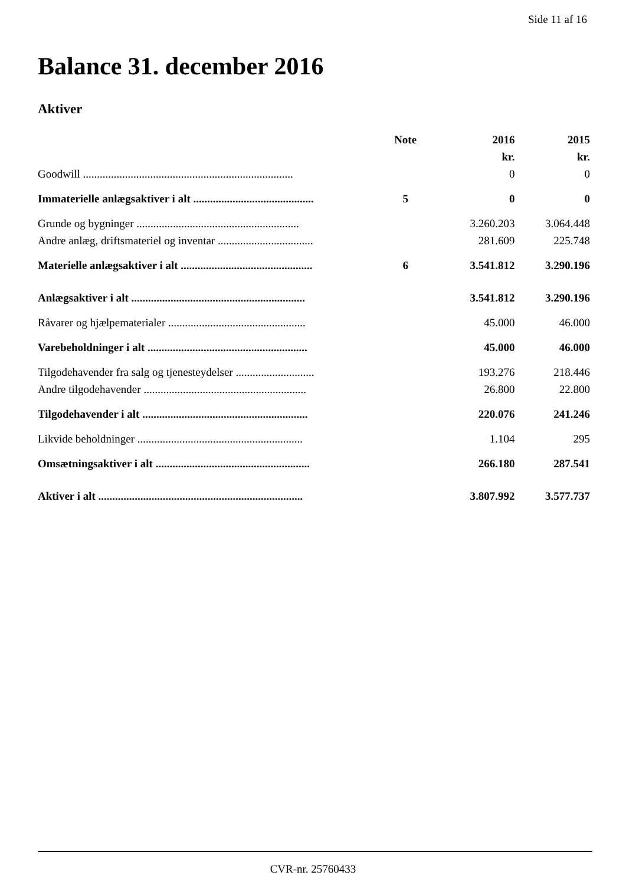Side 11 af 16
Balance 31. december 2016
Aktiver
| | Note | 2016 | 2015 |
| --- | --- | --- | --- |
| | | kr. | kr. |
| Goodwill ........................................................................... | | 0 | 0 |
| Immaterielle anlægsaktiver i alt ........................................... | 5 | 0 | 0 |
| Grunde og bygninger .......................................................... | | 3.260.203 | 3.064.448 |
| Andre anlæg, driftsmateriel og inventar .................................. | | 281.609 | 225.748 |
| Materielle anlægsaktiver i alt ............................................... | 6 | 3.541.812 | 3.290.196 |
| Anlægsaktiver i alt .............................................................. | | 3.541.812 | 3.290.196 |
| Råvarer og hjælpematerialer ................................................. | | 45.000 | 46.000 |
| Varebeholdninger i alt ......................................................... | | 45.000 | 46.000 |
| Tilgodehavender fra salg og tjenesteydelser ............................ | | 193.276 | 218.446 |
| Andre tilgodehavender .......................................................... | | 26.800 | 22.800 |
| Tilgodehavender i alt ........................................................... | | 220.076 | 241.246 |
| Likvide beholdninger ........................................................... | | 1.104 | 295 |
| Omsætningsaktiver i alt ....................................................... | | 266.180 | 287.541 |
| Aktiver i alt ......................................................................... | | 3.807.992 | 3.577.737 |
CVR-nr. 25760433